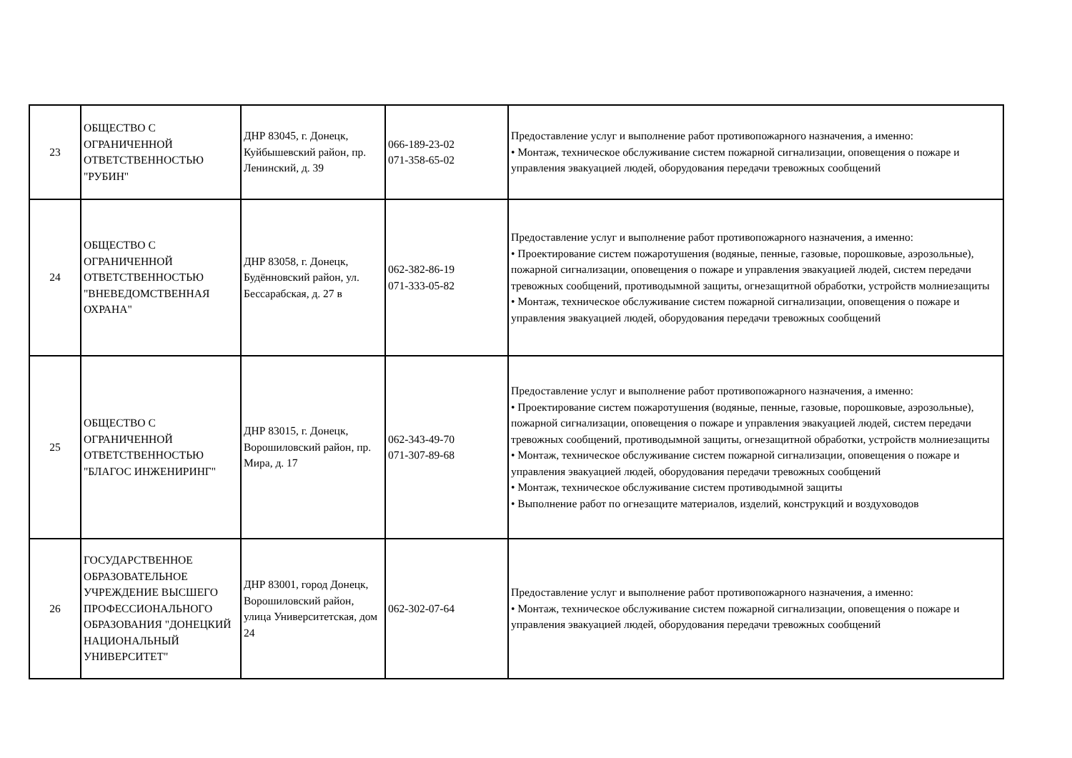| 23 | ОБЩЕСТВО С ОГРАНИЧЕННОЙ ОТВЕТСТВЕННОСТЬЮ "РУБИН" | ДНР 83045, г. Донецк, Куйбышевский район, пр. Ленинский, д. 39 | 066-189-23-02 071-358-65-02 | Предоставление услуг и выполнение работ противопожарного назначения, а именно: • Монтаж, техническое обслуживание систем пожарной сигнализации, оповещения о пожаре и управления эвакуацией людей, оборудования передачи тревожных сообщений |
| 24 | ОБЩЕСТВО С ОГРАНИЧЕННОЙ ОТВЕТСТВЕННОСТЬЮ "ВНЕВЕДОМСТВЕННАЯ ОХРАНА" | ДНР 83058, г. Донецк, Будённовский район, ул. Бессарабская, д. 27 в | 062-382-86-19 071-333-05-82 | Предоставление услуг и выполнение работ противопожарного назначения, а именно: • Проектирование систем пожаротушения (водяные, пенные, газовые, порошковые, аэрозольные), пожарной сигнализации, оповещения о пожаре и управления эвакуацией людей, систем передачи тревожных сообщений, противодымной защиты, огнезащитной обработки, устройств молниезащиты • Монтаж, техническое обслуживание систем пожарной сигнализации, оповещения о пожаре и управления эвакуацией людей, оборудования передачи тревожных сообщений |
| 25 | ОБЩЕСТВО С ОГРАНИЧЕННОЙ ОТВЕТСТВЕННОСТЬЮ "БЛАГОС ИНЖЕНИРИНГ" | ДНР 83015, г. Донецк, Ворошиловский район, пр. Мира, д. 17 | 062-343-49-70 071-307-89-68 | Предоставление услуг и выполнение работ противопожарного назначения, а именно: • Проектирование систем пожаротушения (водяные, пенные, газовые, порошковые, аэрозольные), пожарной сигнализации, оповещения о пожаре и управления эвакуацией людей, систем передачи тревожных сообщений, противодымной защиты, огнезащитной обработки, устройств молниезащиты • Монтаж, техническое обслуживание систем пожарной сигнализации, оповещения о пожаре и управления эвакуацией людей, оборудования передачи тревожных сообщений • Монтаж, техническое обслуживание систем противодымной защиты • Выполнение работ по огнезащите материалов, изделий, конструкций и воздуховодов |
| 26 | ГОСУДАРСТВЕННОЕ ОБРАЗОВАТЕЛЬНОЕ УЧРЕЖДЕНИЕ ВЫСШЕГО ПРОФЕССИОНАЛЬНОГО ОБРАЗОВАНИЯ "ДОНЕЦКИЙ НАЦИОНАЛЬНЫЙ УНИВЕРСИТЕТ" | ДНР 83001, город Донецк, Ворошиловский район, улица Университетская, дом 24 | 062-302-07-64 | Предоставление услуг и выполнение работ противопожарного назначения, а именно: • Монтаж, техническое обслуживание систем пожарной сигнализации, оповещения о пожаре и управления эвакуацией людей, оборудования передачи тревожных сообщений |